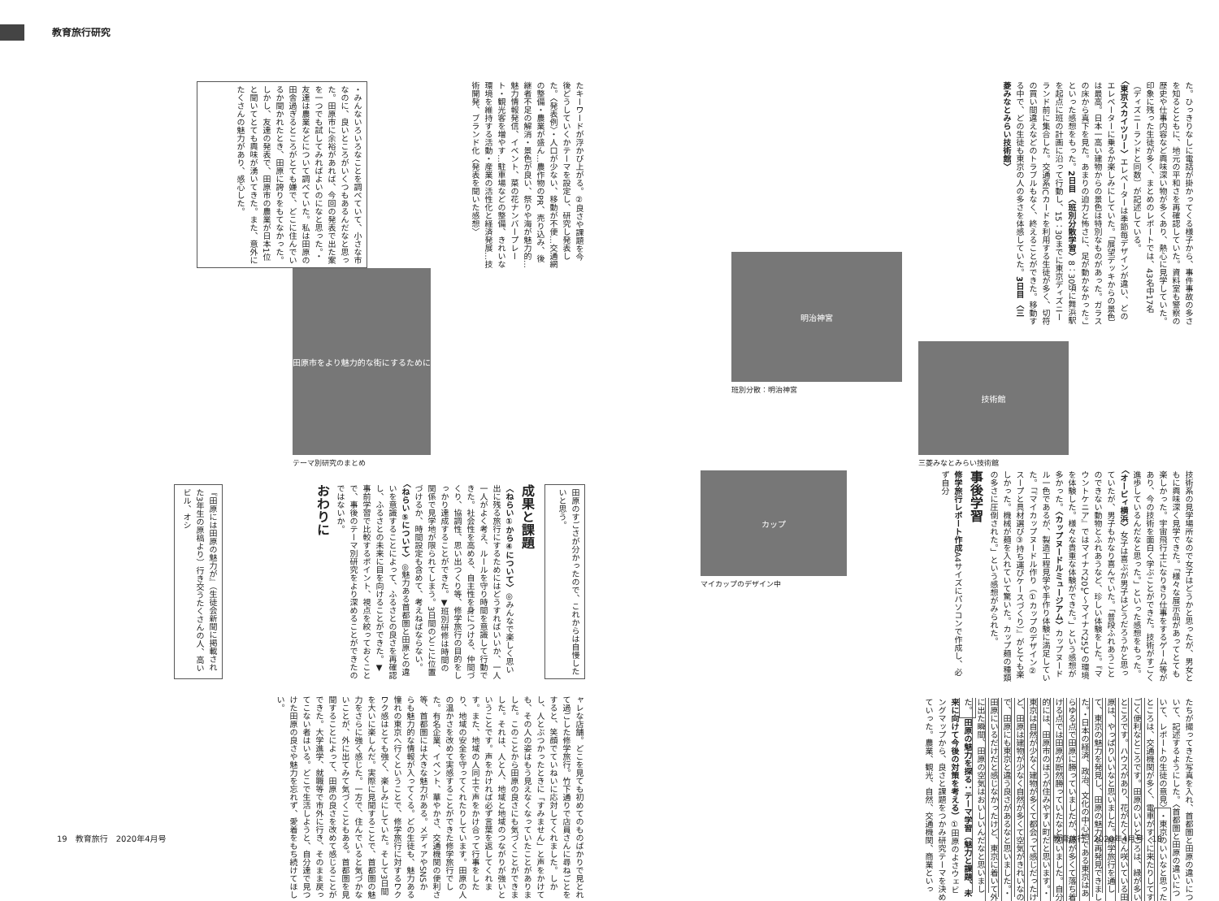教育旅行研究
たキーワードが浮かび上がる。②良さや課題を今後どうしていくかテーマを設定し、研究し発表した。〈発表例〉・人口が少ない、移動が不便…交通網の整備・農業が盛ん…農作物のPR、売り込み、後継者不足の解消・景色が良い、祭りや海が魅力的…魅力情報発信、イベント、菜の花ナンバープレート・観光客を増やす…駐車場などの整備、きれいな環境を維持する活動・産業の活性化と経済発展…技術開発、ブランド化〈発表を聞いた感想〉
・みんないろいろなことを調べていて、小さな市なのに、良いところがいくつもあるんだなと思った。田原市に余裕があれば、今回の発表で出た案を一つでも試してみればよいのになと思った。・友達は農業などについて調べていた。私は田原の田舎過ぎるところがとても嫌で、どこに住んでいるか聞かれたとき、田原に誇りをもてなかった。しかし、友達の発表で、田原市の農業が日本1位と聞いてとても興味が湧いてきた。また、意外にたくさんの魅力があり、感心した。
田原市をより魅力的な街にするために
テーマ別研究のまとめ
田原のすごさが分かったので、これからは自慢したいと思う。
成果と課題
〈ねらい①から④について〉◎みんなで楽しく思い出に残る旅行にするためにはどうすればいいか、一人一人がよく考え、ルールを守り時間を意識して行動できた。社会性を高める、自主性を身につける、仲間づくり、協調性、思い出つくり等、修学旅行の目的をしっかり達成することができた。▼班別研修は時間の関係で見学地が限られてしまう。3日間のどこに位置づけるか、時間設定も含めて、考えねばならない。〈ねらい⑤について〉◎魅力ある首都圏と田原との違いを意識することによって、ふるさとの良さを再確認し、ふるさとの未来に目を向けることができた。▼事前学習で比較するポイント、視点を絞っておくことで、事後のテーマ別研究をより深めることができたのではないか。
おわりに
『田原には田原の魅力が』（生徒会新聞に掲載された3年生の原稿より）行き交うたくさんの人、高いビル、オシ
ャレな店舗。どこを見ても初めてのものばかりで見とれて過ごした修学旅行。竹下通りで店員さんに尋ねごとをすると、笑顔でていねいに応対してくれました。しかし、人とぶつかったときに「すみません」と声をかけても、その人の姿はもう見えなくなっていたことがありました。このことから田原の良さにも気づくことができました。それは、人と人、地域と地域のつながりが強いということです。声をかければ必ず言葉を返してくれます。また、地域の人同士で声をかけ合って行事をしたり、地域の安全を守ってくれたりしています。田原の人の温かさを改めて実感することができた修学旅行でした。有名企業、イベント、華やかさ、交通機関の便利さ等、首都圏には大きな魅力がある。メディアやSNSからも魅力的な情報が入ってくる。どの生徒も、魅力ある憧れの東京へ行くということで、修学旅行に対するワクワク感はとても強く、楽しみにしていた。そして3日間を大いに楽しんだ。実際に見聞することで、首都圏の魅力をさらに強く感じた。一方で、住んでいると気づかないことが、外に出てみて気づくこともある。首都圏を見聞することによって、田原の良さを改めて感じることができた。大学進学、就職等で市外に行き、そのまま戻ってこない者はいる。どこで生活しようと、自分達で見つけた田原の良さや魅力を忘れず、愛着をもち続けてほしい。
19　教育旅行　2020年4月号
た。ひっきりなしに電話が掛かってくる様子から、事件事故の多さを知るとともに、地元の平和さを再確認していた。資料室も警察の歴史や仕事内容など興味深い物が多くあり、熱心に見学していた。印象に残った生徒が多く、まとめのレポートでは、43名中17名（ディズニーランドと同数）が記述している。〈東京スカイツリー〉エレベーターは季節毎デザインが違い、どのエレベーターに乗るか楽しみにしていた。「展望デッキからの景色は最高。日本一高い建物からの景色は特別なものがあった。ガラスの床から真下を見た。あまりの迫力と怖さに、足が動かなかった。」といった感想をもった。2日目 〈班別分散学習〉8：30頃に舞浜駅を起点に班の計画に沿って行動し、15：30までに東京ディズニーランド前に集合した。交通系ICカードを利用する生徒が多く、切符の買い間違えなどのトラブルもなく、終えることができた。移動する中で、どの生徒も東京の人の多さを体感していた。3日目 〈三菱みなとみらい技術館〉
明治神宮
班別分散：明治神宮
技術館
三菱みなとみらい技術館
技術系の見学場所なので女子はどうかと思ったが、男女ともに興味深く見学できた。「様々な展示品があってとても楽しかった。宇宙飛行士になりきり仕事をするゲーム等があり、今の技術を面白く学ぶことができた。技術がすごく進歩しているんだなと思った。」といった感想をもった。〈オービィ横浜〉女子は喜ぶが男子はどうだろうかと思っていたが、男子もかなり喜んでいた。「普段ふれあうことのできない動物とふれあうなど、珍しい体験をした。『マウントケニア』ではマイナス20℃～マイナス25℃の環境を体験した。様々な貴重な体験ができた。」という感想が多かった。〈カップヌードルミュージアム〉カップヌードル一色であるが、製造工程見学や手作り体験に満足していた。「『マイカップヌードル作り（①カップのデザイン②スープと具材選び③持ち運びケースづくり）』がとても楽しかった。機械が麺を入れていて驚いた。カップ麺の種類の多さに圧倒された。」という感想がみられた。
事後学習
修学旅行レポート作成A4サイズにパソコンで作成し、必ず自分
カップ
マイカップのデザイン中
たちが撮ってきた写真を入れ、首都圏と田原の違いについて、記述するようにした。〈首都圏と田原の違いについて、レポートの生徒の意見〉 ・東京のいいなと思ったところは、交通機関が多く、電車がすぐに来たりしてすごく便利なところです。田原のいいところは、緑が多いところです。ハウスがあり、花がたくさん咲いている田原は、やっぱりいいなと思いました。修学旅行を通して、東京の魅力を発見し、田原の魅力を再発見できました。・日本の経済、政治、文化の中心地である東京はあらゆる点で田原に勝っていましたが、緑が多くて落ち着ける点では田原が断然勝っていたなと思いました。自分的には、田原市のほうが住みやすい町だと思います。・東京は自然が少なく建物が多くて都会って感じだったけど、田原は建物が少なく自然が多くて空気がきれいなので、田原にも東京と違う良さがあるなと思いました。・田原にいるだけだと感じなかったけど、東京に着いて外に出た瞬間、田原の空気はおいしいんだなと思いました。 田原の魅力を探る：テーマ学習（魅力と課題、未来に向けて今後の対策を考える）①田原のよさウェビングマップから、良さと課題をつかみ研究テーマを決めていった。農業、観光、自然、交通機関、商業といっ
教育旅行　2020年4月号　18